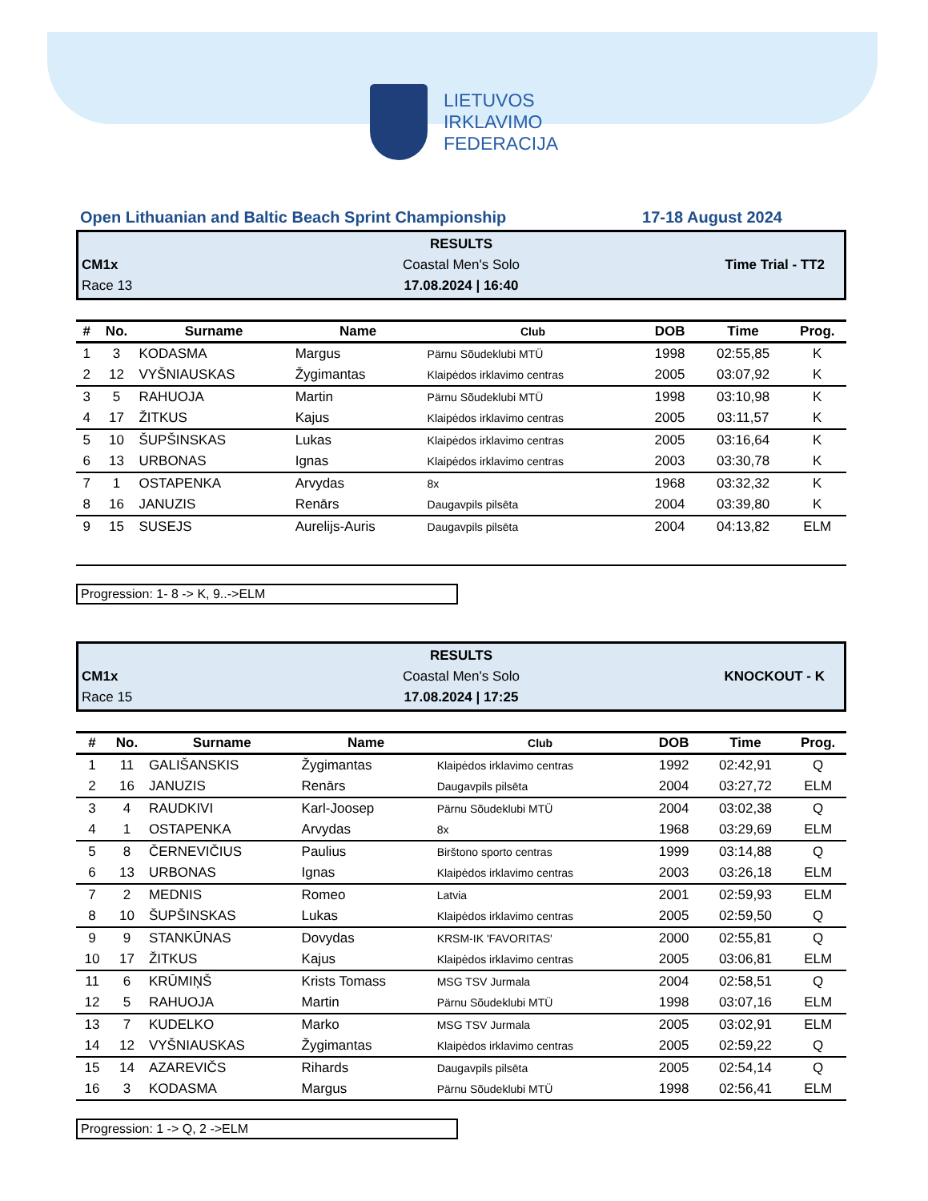LIETUVOS
IRKLAVIMO
FEDERACIJA
Open Lithuanian and Baltic Beach Sprint Championship 17-18 August 2024
RESULTS
CM1x
Coastal Men's Solo
Time Trial - TT2
Race 13
17.08.2024 | 16:40
| # | No. | Surname | Name | Club | DOB | Time | Prog. |
| --- | --- | --- | --- | --- | --- | --- | --- |
| 1 | 3 | KODASMA | Margus | Pärnu Sõudeklubi MTÜ | 1998 | 02:55,85 | K |
| 2 | 12 | VYŠNIAUSKAS | Žygimantas | Klaipėdos irklavimo centras | 2005 | 03:07,92 | K |
| 3 | 5 | RAHUOJA | Martin | Pärnu Sõudeklubi MTÜ | 1998 | 03:10,98 | K |
| 4 | 17 | ŽITKUS | Kajus | Klaipėdos irklavimo centras | 2005 | 03:11,57 | K |
| 5 | 10 | ŠUPŠINSKAS | Lukas | Klaipėdos irklavimo centras | 2005 | 03:16,64 | K |
| 6 | 13 | URBONAS | Ignas | Klaipėdos irklavimo centras | 2003 | 03:30,78 | K |
| 7 | 1 | OSTAPENKA | Arvydas | 8x | 1968 | 03:32,32 | K |
| 8 | 16 | JANUZIS | Renārs | Daugavpils pilsēta | 2004 | 03:39,80 | K |
| 9 | 15 | SUSEJS | Aurelijs-Auris | Daugavpils pilsēta | 2004 | 04:13,82 | ELM |
Progression: 1- 8 -> K, 9..->ELM
RESULTS
CM1x
Coastal Men's Solo
KNOCKOUT - K
Race 15
17.08.2024 | 17:25
| # | No. | Surname | Name | Club | DOB | Time | Prog. |
| --- | --- | --- | --- | --- | --- | --- | --- |
| 1 | 11 | GALIŠANSKIS | Žygimantas | Klaipėdos irklavimo centras | 1992 | 02:42,91 | Q |
| 2 | 16 | JANUZIS | Renārs | Daugavpils pilsēta | 2004 | 03:27,72 | ELM |
| 3 | 4 | RAUDKIVI | Karl-Joosep | Pärnu Sõudeklubi MTÜ | 2004 | 03:02,38 | Q |
| 4 | 1 | OSTAPENKA | Arvydas | 8x | 1968 | 03:29,69 | ELM |
| 5 | 8 | ČERNEVIČIUS | Paulius | Birštono sporto centras | 1999 | 03:14,88 | Q |
| 6 | 13 | URBONAS | Ignas | Klaipėdos irklavimo centras | 2003 | 03:26,18 | ELM |
| 7 | 2 | MEDNIS | Romeo | Latvia | 2001 | 02:59,93 | ELM |
| 8 | 10 | ŠUPŠINSKAS | Lukas | Klaipėdos irklavimo centras | 2005 | 02:59,50 | Q |
| 9 | 9 | STANKŪNAS | Dovydas | KRSM-IK 'FAVORITAS' | 2000 | 02:55,81 | Q |
| 10 | 17 | ŽITKUS | Kajus | Klaipėdos irklavimo centras | 2005 | 03:06,81 | ELM |
| 11 | 6 | KRŪMIŅŠ | Krists Tomass | MSG TSV Jurmala | 2004 | 02:58,51 | Q |
| 12 | 5 | RAHUOJA | Martin | Pärnu Sõudeklubi MTÜ | 1998 | 03:07,16 | ELM |
| 13 | 7 | KUDELKO | Marko | MSG TSV Jurmala | 2005 | 03:02,91 | ELM |
| 14 | 12 | VYŠNIAUSKAS | Žygimantas | Klaipėdos irklavimo centras | 2005 | 02:59,22 | Q |
| 15 | 14 | AZAREVIČS | Rihards | Daugavpils pilsēta | 2005 | 02:54,14 | Q |
| 16 | 3 | KODASMA | Margus | Pärnu Sõudeklubi MTÜ | 1998 | 02:56,41 | ELM |
Progression: 1 -> Q, 2 ->ELM